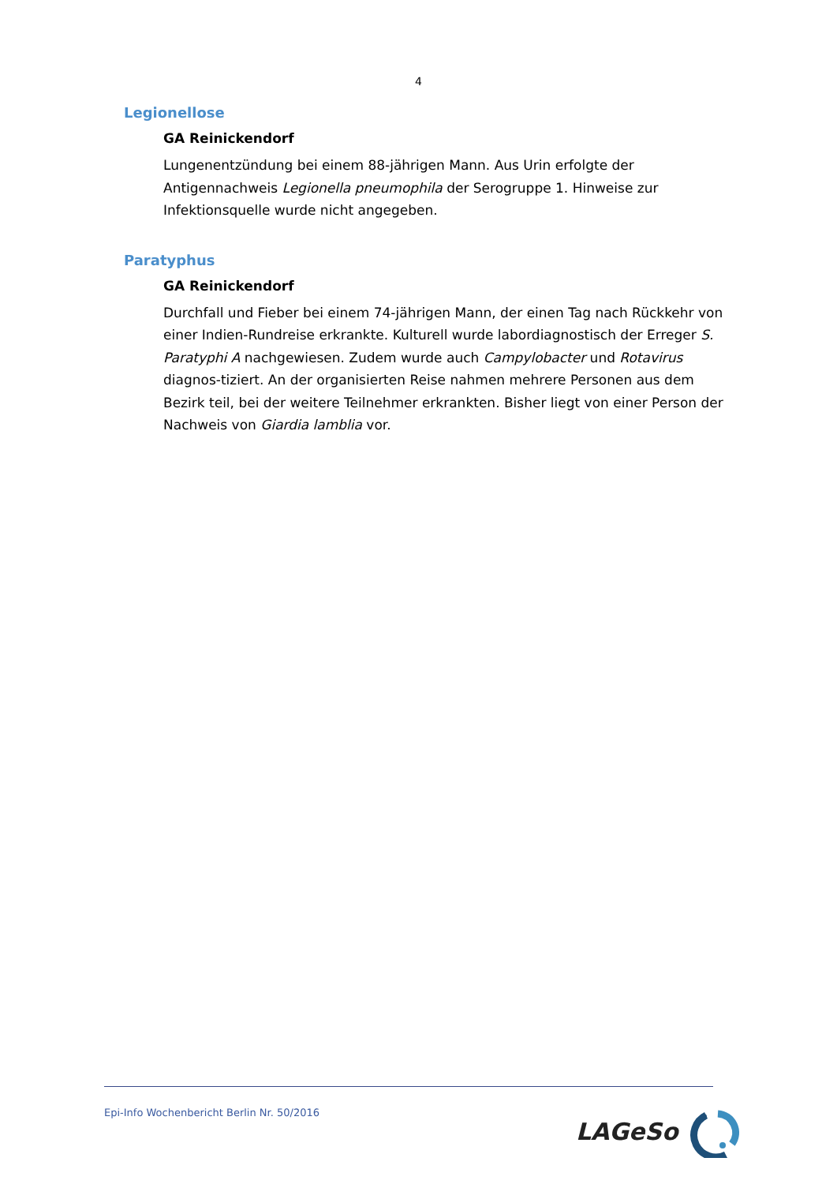4
Legionellose
GA Reinickendorf
Lungenentzündung bei einem 88-jährigen Mann. Aus Urin erfolgte der Antigennachweis Legionella pneumophila der Serogruppe 1. Hinweise zur Infektionsquelle wurde nicht angegeben.
Paratyphus
GA Reinickendorf
Durchfall und Fieber bei einem 74-jährigen Mann, der einen Tag nach Rückkehr von einer Indien-Rundreise erkrankte. Kulturell wurde labordiagnostisch der Erreger S. Paratyphi A nachgewiesen. Zudem wurde auch Campylobacter und Rotavirus diagnos-tiziert. An der organisierten Reise nahmen mehrere Personen aus dem Bezirk teil, bei der weitere Teilnehmer erkrankten. Bisher liegt von einer Person der Nachweis von Giardia lamblia vor.
Epi-Info Wochenbericht Berlin Nr. 50/2016
LAGeSo